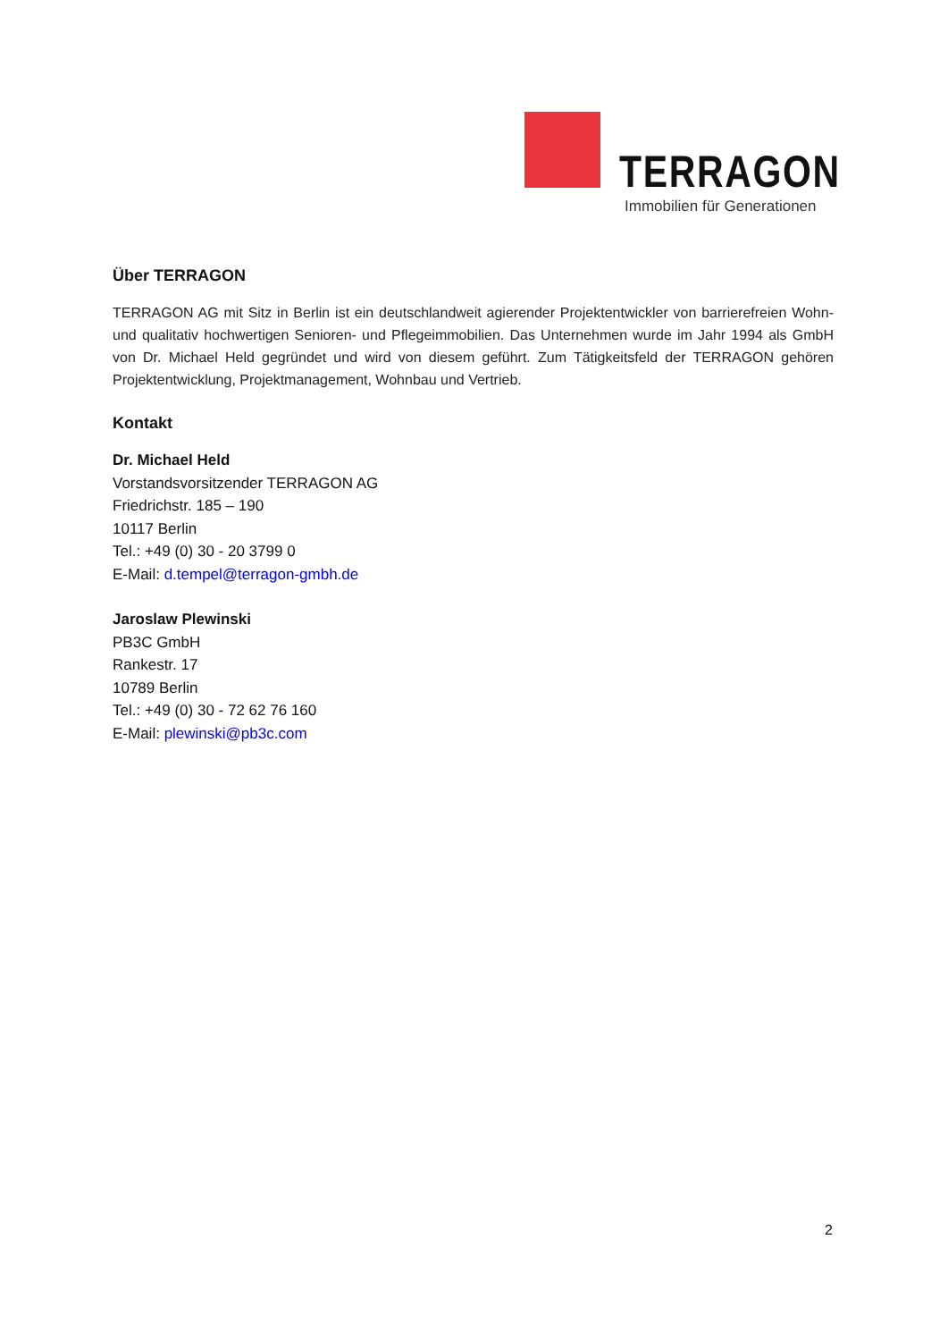TERRAGON
Immobilien für Generationen
Über TERRAGON
TERRAGON AG mit Sitz in Berlin ist ein deutschlandweit agierender Projektentwickler von barrierefreien Wohn- und qualitativ hochwertigen Senioren- und Pflegeimmobilien. Das Unternehmen wurde im Jahr 1994 als GmbH von Dr. Michael Held gegründet und wird von diesem geführt. Zum Tätigkeitsfeld der TERRAGON gehören Projektentwicklung, Projektmanagement, Wohnbau und Vertrieb.
Kontakt
Dr. Michael Held
Vorstandsvorsitzender TERRAGON AG
Friedrichstr. 185 – 190
10117 Berlin
Tel.: +49 (0) 30 - 20 3799 0
E-Mail: d.tempel@terragon-gmbh.de
Jaroslaw Plewinski
PB3C GmbH
Rankestr. 17
10789 Berlin
Tel.: +49 (0) 30 - 72 62 76 160
E-Mail: plewinski@pb3c.com
2